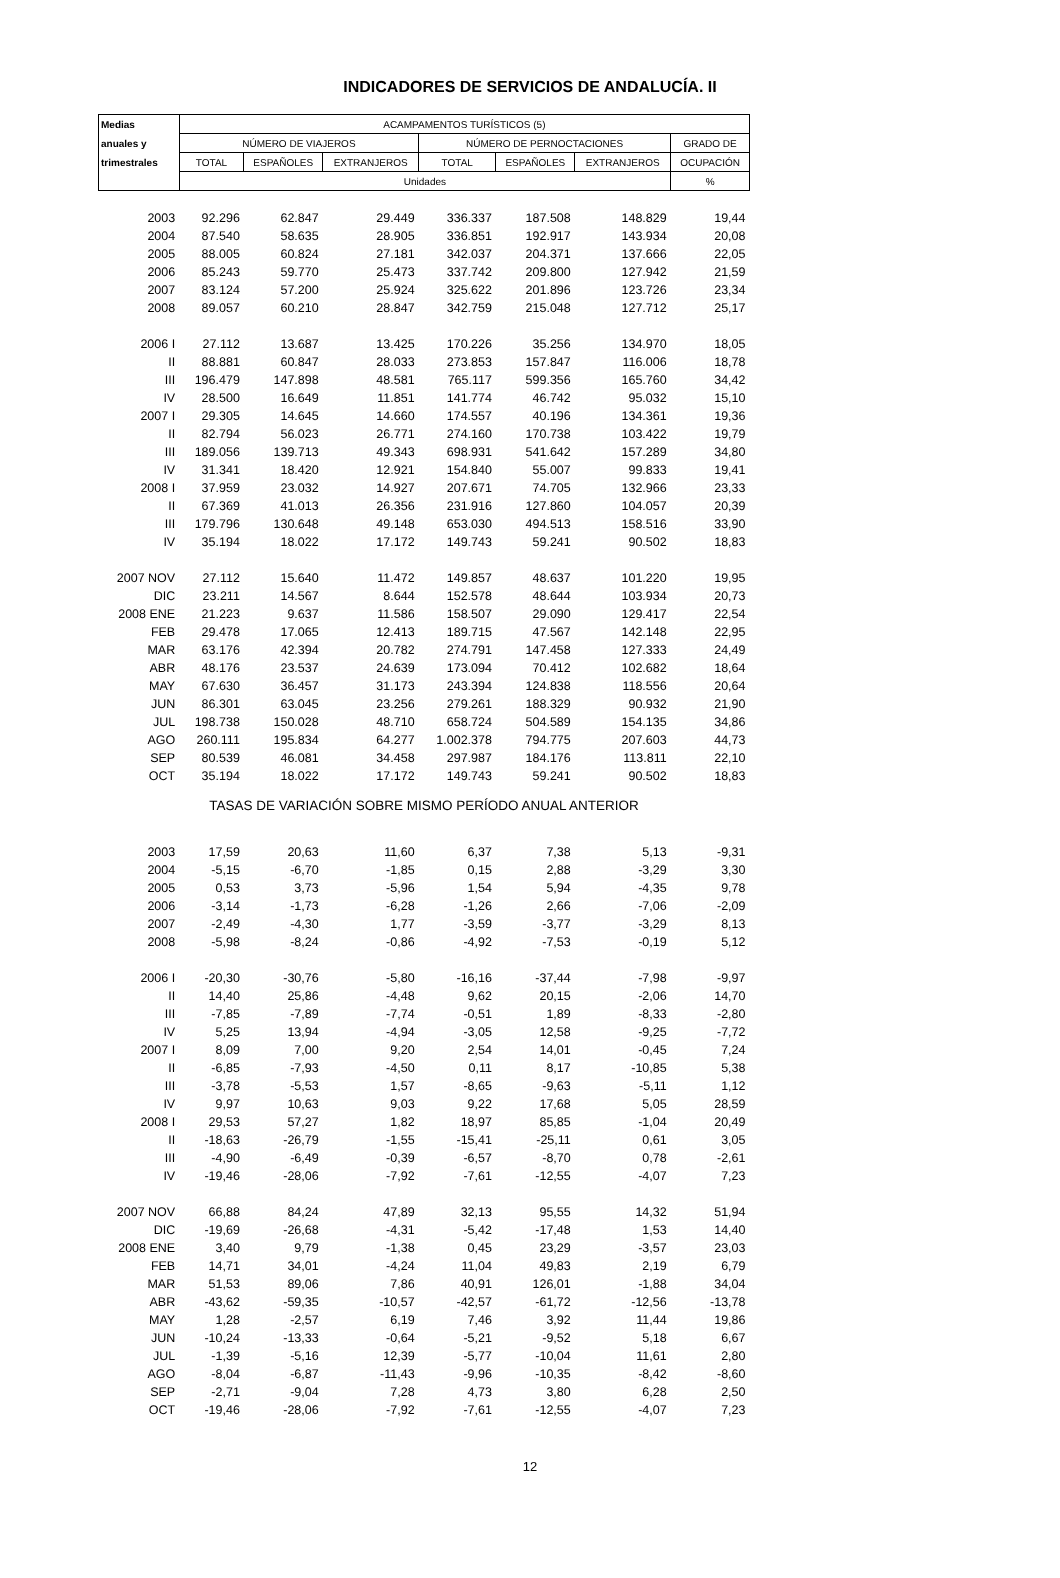INDICADORES DE SERVICIOS DE ANDALUCÍA. II
| Medias | ACAMPAMENTOS TURÍSTICOS (5) | | | | | | |
| --- | --- | --- | --- | --- | --- | --- | --- |
| anuales y | NÚMERO DE VIAJEROS | | | NÚMERO DE PERNOCTACIONES | | | GRADO DE |
| trimestrales | TOTAL | ESPAÑOLES | EXTRANJEROS | TOTAL | ESPAÑOLES | EXTRANJEROS | OCUPACIÓN |
| | Unidades | | | | | | % |
| 2003 | 92.296 | 62.847 | 29.449 | 336.337 | 187.508 | 148.829 | 19,44 |
| 2004 | 87.540 | 58.635 | 28.905 | 336.851 | 192.917 | 143.934 | 20,08 |
| 2005 | 88.005 | 60.824 | 27.181 | 342.037 | 204.371 | 137.666 | 22,05 |
| 2006 | 85.243 | 59.770 | 25.473 | 337.742 | 209.800 | 127.942 | 21,59 |
| 2007 | 83.124 | 57.200 | 25.924 | 325.622 | 201.896 | 123.726 | 23,34 |
| 2008 | 89.057 | 60.210 | 28.847 | 342.759 | 215.048 | 127.712 | 25,17 |
| 2006 I | 27.112 | 13.687 | 13.425 | 170.226 | 35.256 | 134.970 | 18,05 |
| II | 88.881 | 60.847 | 28.033 | 273.853 | 157.847 | 116.006 | 18,78 |
| III | 196.479 | 147.898 | 48.581 | 765.117 | 599.356 | 165.760 | 34,42 |
| IV | 28.500 | 16.649 | 11.851 | 141.774 | 46.742 | 95.032 | 15,10 |
| 2007 I | 29.305 | 14.645 | 14.660 | 174.557 | 40.196 | 134.361 | 19,36 |
| II | 82.794 | 56.023 | 26.771 | 274.160 | 170.738 | 103.422 | 19,79 |
| III | 189.056 | 139.713 | 49.343 | 698.931 | 541.642 | 157.289 | 34,80 |
| IV | 31.341 | 18.420 | 12.921 | 154.840 | 55.007 | 99.833 | 19,41 |
| 2008 I | 37.959 | 23.032 | 14.927 | 207.671 | 74.705 | 132.966 | 23,33 |
| II | 67.369 | 41.013 | 26.356 | 231.916 | 127.860 | 104.057 | 20,39 |
| III | 179.796 | 130.648 | 49.148 | 653.030 | 494.513 | 158.516 | 33,90 |
| IV | 35.194 | 18.022 | 17.172 | 149.743 | 59.241 | 90.502 | 18,83 |
| 2007 NOV | 27.112 | 15.640 | 11.472 | 149.857 | 48.637 | 101.220 | 19,95 |
| DIC | 23.211 | 14.567 | 8.644 | 152.578 | 48.644 | 103.934 | 20,73 |
| 2008 ENE | 21.223 | 9.637 | 11.586 | 158.507 | 29.090 | 129.417 | 22,54 |
| FEB | 29.478 | 17.065 | 12.413 | 189.715 | 47.567 | 142.148 | 22,95 |
| MAR | 63.176 | 42.394 | 20.782 | 274.791 | 147.458 | 127.333 | 24,49 |
| ABR | 48.176 | 23.537 | 24.639 | 173.094 | 70.412 | 102.682 | 18,64 |
| MAY | 67.630 | 36.457 | 31.173 | 243.394 | 124.838 | 118.556 | 20,64 |
| JUN | 86.301 | 63.045 | 23.256 | 279.261 | 188.329 | 90.932 | 21,90 |
| JUL | 198.738 | 150.028 | 48.710 | 658.724 | 504.589 | 154.135 | 34,86 |
| AGO | 260.111 | 195.834 | 64.277 | 1.002.378 | 794.775 | 207.603 | 44,73 |
| SEP | 80.539 | 46.081 | 34.458 | 297.987 | 184.176 | 113.811 | 22,10 |
| OCT | 35.194 | 18.022 | 17.172 | 149.743 | 59.241 | 90.502 | 18,83 |
| TASAS DE VARIACIÓN SOBRE MISMO PERÍODO ANUAL ANTERIOR | | | | | | | |
| 2003 | 17,59 | 20,63 | 11,60 | 6,37 | 7,38 | 5,13 | -9,31 |
| 2004 | -5,15 | -6,70 | -1,85 | 0,15 | 2,88 | -3,29 | 3,30 |
| 2005 | 0,53 | 3,73 | -5,96 | 1,54 | 5,94 | -4,35 | 9,78 |
| 2006 | -3,14 | -1,73 | -6,28 | -1,26 | 2,66 | -7,06 | -2,09 |
| 2007 | -2,49 | -4,30 | 1,77 | -3,59 | -3,77 | -3,29 | 8,13 |
| 2008 | -5,98 | -8,24 | -0,86 | -4,92 | -7,53 | -0,19 | 5,12 |
| 2006 I | -20,30 | -30,76 | -5,80 | -16,16 | -37,44 | -7,98 | -9,97 |
| II | 14,40 | 25,86 | -4,48 | 9,62 | 20,15 | -2,06 | 14,70 |
| III | -7,85 | -7,89 | -7,74 | -0,51 | 1,89 | -8,33 | -2,80 |
| IV | 5,25 | 13,94 | -4,94 | -3,05 | 12,58 | -9,25 | -7,72 |
| 2007 I | 8,09 | 7,00 | 9,20 | 2,54 | 14,01 | -0,45 | 7,24 |
| II | -6,85 | -7,93 | -4,50 | 0,11 | 8,17 | -10,85 | 5,38 |
| III | -3,78 | -5,53 | 1,57 | -8,65 | -9,63 | -5,11 | 1,12 |
| IV | 9,97 | 10,63 | 9,03 | 9,22 | 17,68 | 5,05 | 28,59 |
| 2008 I | 29,53 | 57,27 | 1,82 | 18,97 | 85,85 | -1,04 | 20,49 |
| II | -18,63 | -26,79 | -1,55 | -15,41 | -25,11 | 0,61 | 3,05 |
| III | -4,90 | -6,49 | -0,39 | -6,57 | -8,70 | 0,78 | -2,61 |
| IV | -19,46 | -28,06 | -7,92 | -7,61 | -12,55 | -4,07 | 7,23 |
| 2007 NOV | 66,88 | 84,24 | 47,89 | 32,13 | 95,55 | 14,32 | 51,94 |
| DIC | -19,69 | -26,68 | -4,31 | -5,42 | -17,48 | 1,53 | 14,40 |
| 2008 ENE | 3,40 | 9,79 | -1,38 | 0,45 | 23,29 | -3,57 | 23,03 |
| FEB | 14,71 | 34,01 | -4,24 | 11,04 | 49,83 | 2,19 | 6,79 |
| MAR | 51,53 | 89,06 | 7,86 | 40,91 | 126,01 | -1,88 | 34,04 |
| ABR | -43,62 | -59,35 | -10,57 | -42,57 | -61,72 | -12,56 | -13,78 |
| MAY | 1,28 | -2,57 | 6,19 | 7,46 | 3,92 | 11,44 | 19,86 |
| JUN | -10,24 | -13,33 | -0,64 | -5,21 | -9,52 | 5,18 | 6,67 |
| JUL | -1,39 | -5,16 | 12,39 | -5,77 | -10,04 | 11,61 | 2,80 |
| AGO | -8,04 | -6,87 | -11,43 | -9,96 | -10,35 | -8,42 | -8,60 |
| SEP | -2,71 | -9,04 | 7,28 | 4,73 | 3,80 | 6,28 | 2,50 |
| OCT | -19,46 | -28,06 | -7,92 | -7,61 | -12,55 | -4,07 | 7,23 |
12